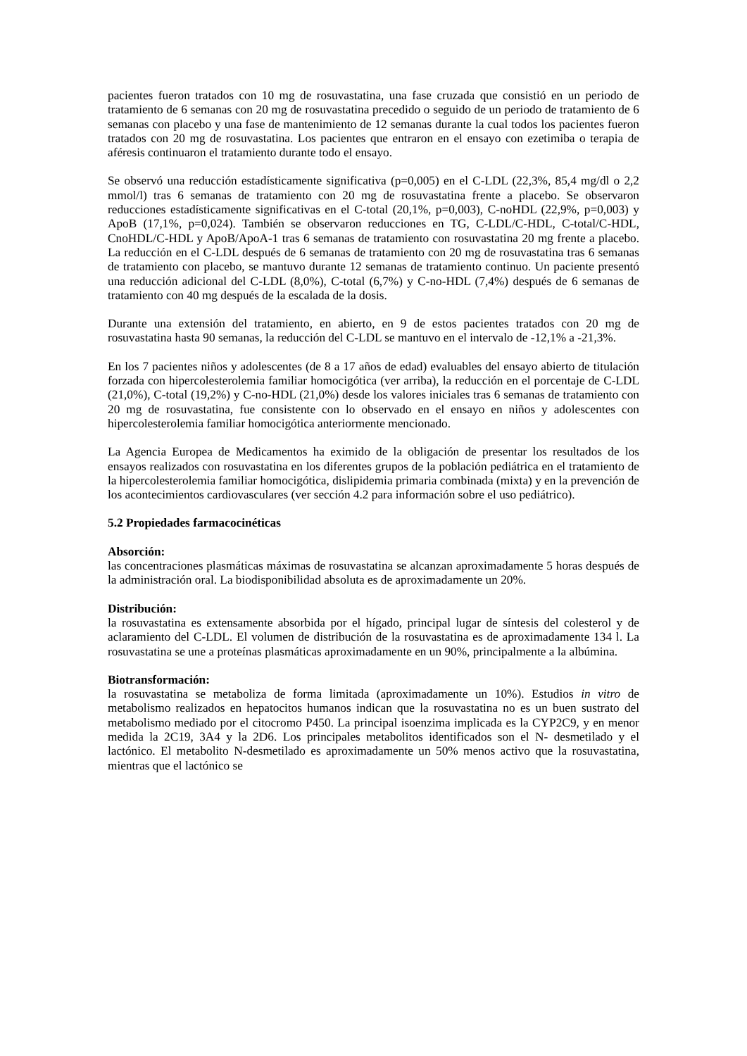pacientes fueron tratados con 10 mg de rosuvastatina, una fase cruzada que consistió en un periodo de tratamiento de 6 semanas con 20 mg de rosuvastatina precedido o seguido de un periodo de tratamiento de 6 semanas con placebo y una fase de mantenimiento de 12 semanas durante la cual todos los pacientes fueron tratados con 20 mg de rosuvastatina. Los pacientes que entraron en el ensayo con ezetimiba o terapia de aféresis continuaron el tratamiento durante todo el ensayo.
Se observó una reducción estadísticamente significativa (p=0,005) en el C-LDL (22,3%, 85,4 mg/dl o 2,2 mmol/l) tras 6 semanas de tratamiento con 20 mg de rosuvastatina frente a placebo. Se observaron reducciones estadísticamente significativas en el C-total (20,1%, p=0,003), C-noHDL (22,9%, p=0,003) y ApoB (17,1%, p=0,024). También se observaron reducciones en TG, C-LDL/C-HDL, C-total/C-HDL, CnoHDL/C-HDL y ApoB/ApoA-1 tras 6 semanas de tratamiento con rosuvastatina 20 mg frente a placebo. La reducción en el C-LDL después de 6 semanas de tratamiento con 20 mg de rosuvastatina tras 6 semanas de tratamiento con placebo, se mantuvo durante 12 semanas de tratamiento continuo. Un paciente presentó una reducción adicional del C-LDL (8,0%), C-total (6,7%) y C-no-HDL (7,4%) después de 6 semanas de tratamiento con 40 mg después de la escalada de la dosis.
Durante una extensión del tratamiento, en abierto, en 9 de estos pacientes tratados con 20 mg de rosuvastatina hasta 90 semanas, la reducción del C-LDL se mantuvo en el intervalo de -12,1% a -21,3%.
En los 7 pacientes niños y adolescentes (de 8 a 17 años de edad) evaluables del ensayo abierto de titulación forzada con hipercolesterolemia familiar homocigótica (ver arriba), la reducción en el porcentaje de C-LDL (21,0%), C-total (19,2%) y C-no-HDL (21,0%) desde los valores iniciales tras 6 semanas de tratamiento con 20 mg de rosuvastatina, fue consistente con lo observado en el ensayo en niños y adolescentes con hipercolesterolemia familiar homocigótica anteriormente mencionado.
La Agencia Europea de Medicamentos ha eximido de la obligación de presentar los resultados de los ensayos realizados con rosuvastatina en los diferentes grupos de la población pediátrica en el tratamiento de la hipercolesterolemia familiar homocigótica, dislipidemia primaria combinada (mixta) y en la prevención de los acontecimientos cardiovasculares (ver sección 4.2 para información sobre el uso pediátrico).
5.2 Propiedades farmacocinéticas
Absorción:
las concentraciones plasmáticas máximas de rosuvastatina se alcanzan aproximadamente 5 horas después de la administración oral. La biodisponibilidad absoluta es de aproximadamente un 20%.
Distribución:
la rosuvastatina es extensamente absorbida por el hígado, principal lugar de síntesis del colesterol y de aclaramiento del C-LDL. El volumen de distribución de la rosuvastatina es de aproximadamente 134 l. La rosuvastatina se une a proteínas plasmáticas aproximadamente en un 90%, principalmente a la albúmina.
Biotransformación:
la rosuvastatina se metaboliza de forma limitada (aproximadamente un 10%). Estudios in vitro de metabolismo realizados en hepatocitos humanos indican que la rosuvastatina no es un buen sustrato del metabolismo mediado por el citocromo P450. La principal isoenzima implicada es la CYP2C9, y en menor medida la 2C19, 3A4 y la 2D6. Los principales metabolitos identificados son el N- desmetilado y el lactónico. El metabolito N-desmetilado es aproximadamente un 50% menos activo que la rosuvastatina, mientras que el lactónico se